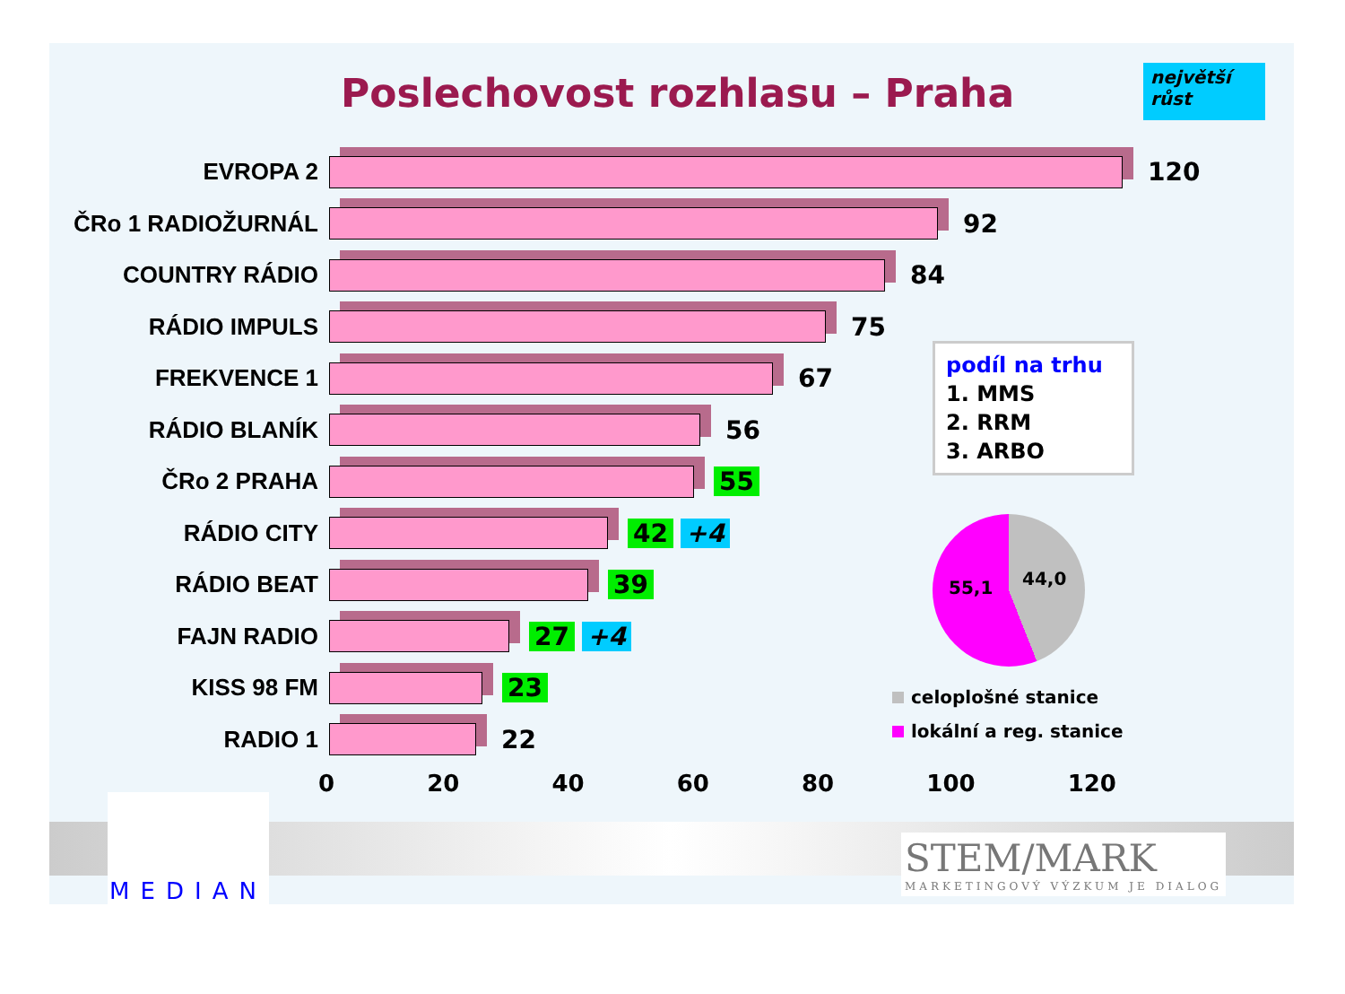Poslechovost rozhlasu – Praha
největší růst
EVROPA 2 120
ČRo 1 RADIOŽURNÁL 92
COUNTRY RÁDIO 84
RÁDIO IMPULS 75
FREKVENCE 1 67
RÁDIO BLANÍK 56
ČRo 2 PRAHA 55
RÁDIO CITY 42 +4
RÁDIO BEAT 39
FAJN RADIO 27 +4
KISS 98 FM 23
RADIO 1 22
0 20 40 60 80 100 120
podíl na trhu
1. MMS
2. RRM
3. ARBO
55,1 44,0
celoplošné stanice
lokální a reg. stanice
MEDIAN
STEM/MARK
MARKETINGOVÝ VÝZKUM JE DIALOG